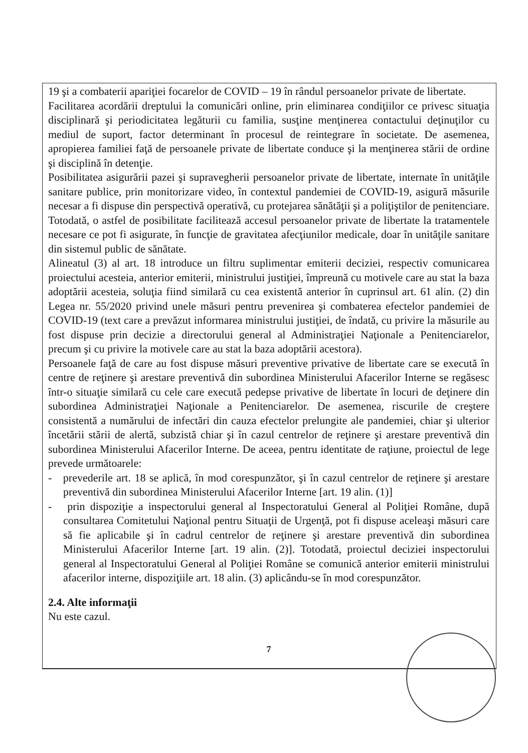19 şi a combaterii apariţiei focarelor de COVID – 19 în rândul persoanelor private de libertate.
Facilitarea acordării dreptului la comunicări online, prin eliminarea condiţiilor ce privesc situaţia disciplinară şi periodicitatea legăturii cu familia, susţine menţinerea contactului deţinuţilor cu mediul de suport, factor determinant în procesul de reintegrare în societate. De asemenea, apropierea familiei faţă de persoanele private de libertate conduce şi la menţinerea stării de ordine şi disciplină în detenţie.
Posibilitatea asigurării pazei şi supravegherii persoanelor private de libertate, internate în unităţile sanitare publice, prin monitorizare video, în contextul pandemiei de COVID-19, asigură măsurile necesar a fi dispuse din perspectivă operativă, cu protejarea sănătăţii şi a poliţiştilor de penitenciare. Totodată, o astfel de posibilitate facilitează accesul persoanelor private de libertate la tratamentele necesare ce pot fi asigurate, în funcţie de gravitatea afecţiunilor medicale, doar în unităţile sanitare din sistemul public de sănătate.
Alineatul (3) al art. 18 introduce un filtru suplimentar emiterii deciziei, respectiv comunicarea proiectului acesteia, anterior emiterii, ministrului justiţiei, împreună cu motivele care au stat la baza adoptării acesteia, soluţia fiind similară cu cea existentă anterior în cuprinsul art. 61 alin. (2) din Legea nr. 55/2020 privind unele măsuri pentru prevenirea şi combaterea efectelor pandemiei de COVID-19 (text care a prevăzut informarea ministrului justiţiei, de îndată, cu privire la măsurile au fost dispuse prin decizie a directorului general al Administraţiei Naţionale a Penitenciarelor, precum şi cu privire la motivele care au stat la baza adoptării acestora).
Persoanele faţă de care au fost dispuse măsuri preventive privative de libertate care se execută în centre de reţinere şi arestare preventivă din subordinea Ministerului Afacerilor Interne se regăsesc într-o situaţie similară cu cele care execută pedepse privative de libertate în locuri de deţinere din subordinea Administraţiei Naţionale a Penitenciarelor. De asemenea, riscurile de creştere consistentă a numărului de infectări din cauza efectelor prelungite ale pandemiei, chiar şi ulterior încetării stării de alertă, subzistă chiar şi în cazul centrelor de reţinere şi arestare preventivă din subordinea Ministerului Afacerilor Interne. De aceea, pentru identitate de raţiune, proiectul de lege prevede următoarele:
- prevederile art. 18 se aplică, în mod corespunzător, şi în cazul centrelor de reţinere şi arestare preventivă din subordinea Ministerului Afacerilor Interne [art. 19 alin. (1)]
- prin dispoziţie a inspectorului general al Inspectoratului General al Poliţiei Române, după consultarea Comitetului Naţional pentru Situaţii de Urgenţă, pot fi dispuse aceleaşi măsuri care să fie aplicabile şi în cadrul centrelor de reţinere şi arestare preventivă din subordinea Ministerului Afacerilor Interne [art. 19 alin. (2)]. Totodată, proiectul deciziei inspectorului general al Inspectoratului General al Poliţiei Române se comunică anterior emiterii ministrului afacerilor interne, dispoziţiile art. 18 alin. (3) aplicându-se în mod corespunzător.
2.4. Alte informaţii
Nu este cazul.
7